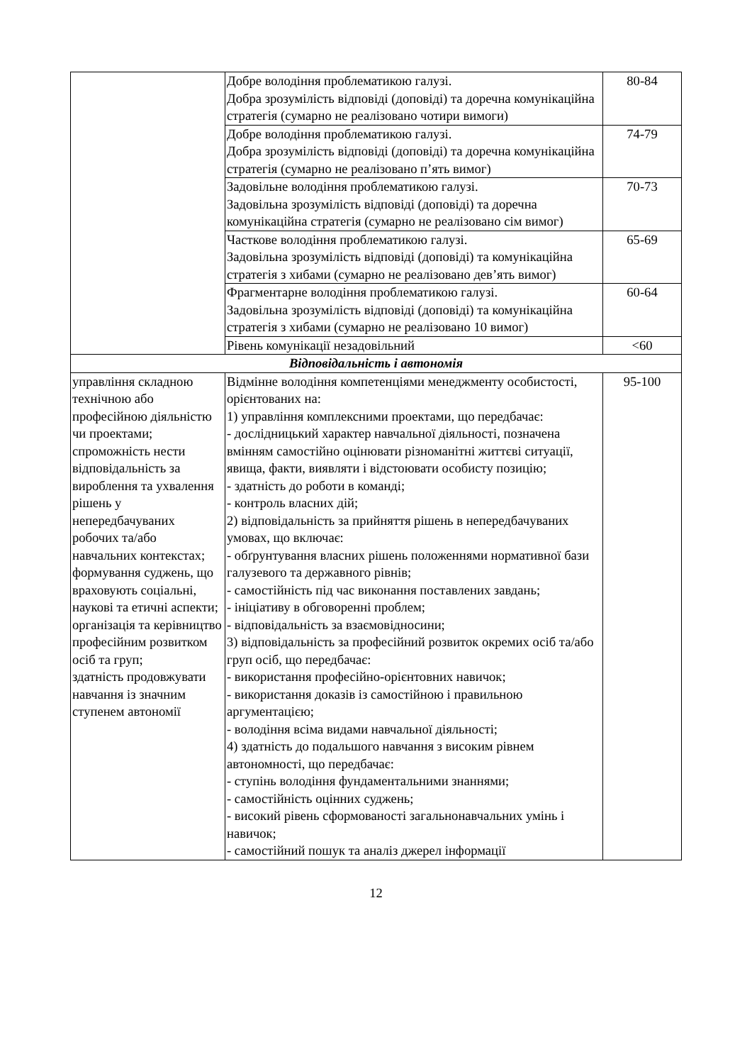| | Добре володіння проблематикою галузі. Добра зрозумілість відповіді (доповіді) та доречна комунікаційна стратегія (сумарно не реалізовано чотири вимоги) | 80-84 |
| | Добре володіння проблематикою галузі. Добра зрозумілість відповіді (доповіді) та доречна комунікаційна стратегія (сумарно не реалізовано п’ять вимог) | 74-79 |
| | Задовільне володіння проблематикою галузі. Задовільна зрозумілість відповіді (доповіді) та доречна комунікаційна стратегія (сумарно не реалізовано сім вимог) | 70-73 |
| | Часткове володіння проблематикою галузі. Задовільна зрозумілість відповіді (доповіді) та комунікаційна стратегія з хибами (сумарно не реалізовано дев’ять вимог) | 65-69 |
| | Фрагментарне володіння проблематикою галузі. Задовільна зрозумілість відповіді (доповіді) та комунікаційна стратегія з хибами (сумарно не реалізовано 10 вимог) | 60-64 |
| | Рівень комунікації незадовільний | <60 |
| Відповідальність і автономія | | |
| управління складною технічною або професійною діяльністю чи проектами; спроможність нести відповідальність за вироблення та ухвалення рішень у непередбачуваних робочих та/або навчальних контекстах; формування суджень, що враховують соціальні, наукові та етичні аспекти; організація та керівництво професійним розвитком осіб та груп; здатність продовжувати навчання із значним ступенем автономії | Відмінне володіння компетенціями менеджменту особистості, орієнтованих на: 1) управління комплексними проектами, що передбачає: - дослідницький характер навчальної діяльності, позначена вмінням самостійно оцінювати різноманітні життєві ситуації, явища, факти, виявляти і відстоювати особисту позицію; - здатність до роботи в команді; - контроль власних дій; 2) відповідальність за прийняття рішень в непередбачуваних умовах, що включає: - обґрунтування власних рішень положеннями нормативної бази галузевого та державного рівнів; - самостійність під час виконання поставлених завдань; - ініціативу в обговоренні проблем; - відповідальність за взаємовідносини; 3) відповідальність за професійний розвиток окремих осіб та/або груп осіб, що передбачає: - використання професійно-орієнтовних навичок; - використання доказів із самостійною і правильною аргументацією; - володіння всіма видами навчальної діяльності; 4) здатність до подальшого навчання з високим рівнем автономності, що передбачає: - ступінь володіння фундаментальними знаннями; - самостійність оцінних суджень; - високий рівень сформованості загальнонавчальних умінь і навичок; - самостійний пошук та аналіз джерел інформації | 95-100 |
12